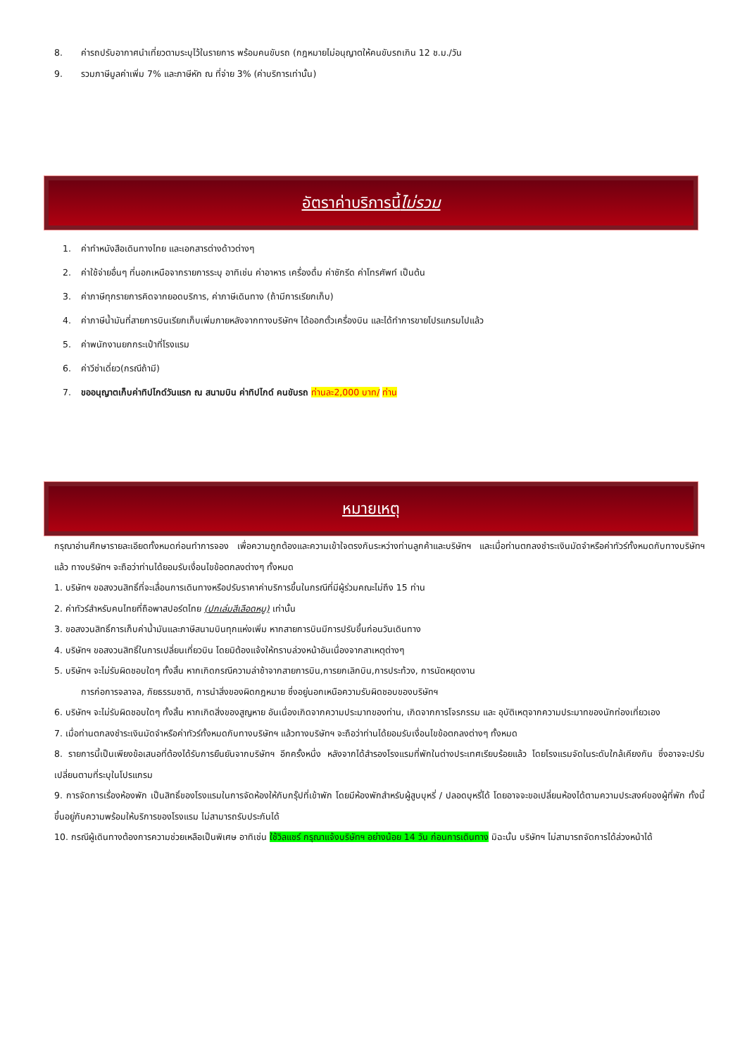8. ค่ารถปรับอากาศนำเที่ยวตามระบุไว้ในรายการ พร้อมคนขับรถ (กฎหมายไม่อนุญาตให้คนขับรถเกิน 12 ช.ม./วัน
9. รวมภาษีมูลค่าเพิ่ม 7% และภาษีหัก ณ ที่จ่าย 3% (ค่าบริการเท่านั้น)
อัตราค่าบริการนี้ ไม่รวม
1. ค่าทำหนังสือเดินทางไทย และเอกสารต่างด้าวต่างๆ
2. ค่าใช้จ่ายอื่นๆ ที่นอกเหนือจากรายการระบุ อาทิเช่น ค่าอาหาร เครื่องดื่ม ค่าซักรีด ค่าโทรศัพท์ เป็นต้น
3. ค่าภาษีทุกรายการคิดจากยอดบริการ, ค่าภาษีเดินทาง (ถ้ามีการเรียกเก็บ)
4. ค่าภาษีน้ำมันที่สายการบินเรียกเก็บเพิ่มภายหลังจากทางบริษัทฯ ได้ออกตั๋วเครื่องบิน และได้ทำการขายโปรแกรมไปแล้ว
5. ค่าพนักงานยกกระเป๋าที่โรงแรม
6. ค่าวีซ่าเดี่ยว(กรณีถ้ามี)
7. ขออนุญาตเก็บค่าทิปไกด์วันแรก ณ สนามบิน ค่าทิปไกด์ คนขับรถ ท่านละ2,000 บาท/ ท่าน
หมายเหตุ
กรุณาอ่านศึกษารายละเอียดทั้งหมดก่อนทำการจอง เพื่อความถูกต้องและความเข้าใจตรงกันระหว่างท่านลูกค้าและบริษัทฯ และเมื่อท่านตกลงชำระเงินมัดจำหรือค่าทัวร์ทั้งหมดกับทางบริษัทฯ แล้ว ทางบริษัทฯ จะถือว่าท่านได้ยอมรับเงื่อนไขข้อตกลงต่างๆ ทั้งหมด
1. บริษัทฯ ขอสงวนสิทธิ์ที่จะเลื่อนการเดินทางหรือปรับราคาค่าบริการขึ้นในกรณีที่มีผู้ร่วมคณะไม่ถึง 15 ท่าน
2. ค่าทัวร์สำหรับคนไทยที่ถือพาสปอร์ตไทย (ปกเล่มสีเลือดหมู) เท่านั้น
3. ขอสงวนสิทธิ์การเก็บค่าน้ำมันและภาษีสนามบินทุกแห่งเพิ่ม หากสายการบินมีการปรับขึ้นก่อนวันเดินทาง
4. บริษัทฯ ขอสงวนสิทธิ์ในการเปลี่ยนเที่ยวบิน โดยมิต้องแจ้งให้ทราบล่วงหน้าอันเนื่องจากสาเหตุต่างๆ
5. บริษัทฯ จะไม่รับผิดชอบใดๆ ทั้งสิ้น หากเกิดกรณีความล่าช้าจากสายการบิน,การยกเลิกบิน,การประท้วง, การนัดหยุดงาน
การก่อการจลาจล, ภัยธรรมชาติ, การนำสิ่งของผิดกฎหมาย ซึ่งอยู่นอกเหนือความรับผิดชอบของบริษัทฯ
6. บริษัทฯ จะไม่รับผิดชอบใดๆ ทั้งสิ้น หากเกิดสิ่งของสูญหาย อันเนื่องเกิดจากความประมาทของท่าน, เกิดจากการโจรกรรม และ อุบัติเหตุจากความประมาทของนักท่องเที่ยวเอง
7. เมื่อท่านตกลงชำระเงินมัดจำหรือค่าทัวร์ทั้งหมดกับทางบริษัทฯ แล้วทางบริษัทฯ จะถือว่าท่านได้ยอมรับเงื่อนไขข้อตกลงต่างๆ ทั้งหมด
8. รายการนี้เป็นเพียงข้อเสนอที่ต้องได้รับการยืนยันจากบริษัทฯ อีกครั้งหนึ่ง หลังจากได้สำรองโรงแรมที่พักในต่างประเทศเรียบร้อยแล้ว โดยโรงแรมจัดในระดับใกล้เคียงกัน ซึ่งอาจจะปรับเปลี่ยนตามที่ระบุในโปรแกรม
9. การจัดการเรื่องห้องพัก เป็นสิทธิ์ของโรงแรมในการจัดห้องให้กับกรุ๊ปที่เข้าพัก โดยมีห้องพักสำหรับผู้สูบบุหรี่ / ปลอดบุหรี่ได้ โดยอาจจะขอเปลี่ยนห้องได้ตามความประสงค์ของผู้ที่พัก ทั้งนี้ขึ้นอยู่กับความพร้อมให้บริการของโรงแรม ไม่สามารถรับประกันได้
10. กรณีผู้เดินทางต้องการความช่วยเหลือเป็นพิเศษ อาทิเช่น ใช้วิลแชร์ กรุณาแจ้งบริษัทฯ อย่างน้อย 14 วัน ก่อนการเดินทาง มิฉะนั้น บริษัทฯ ไม่สามารถจัดการได้ล่วงหน้าได้